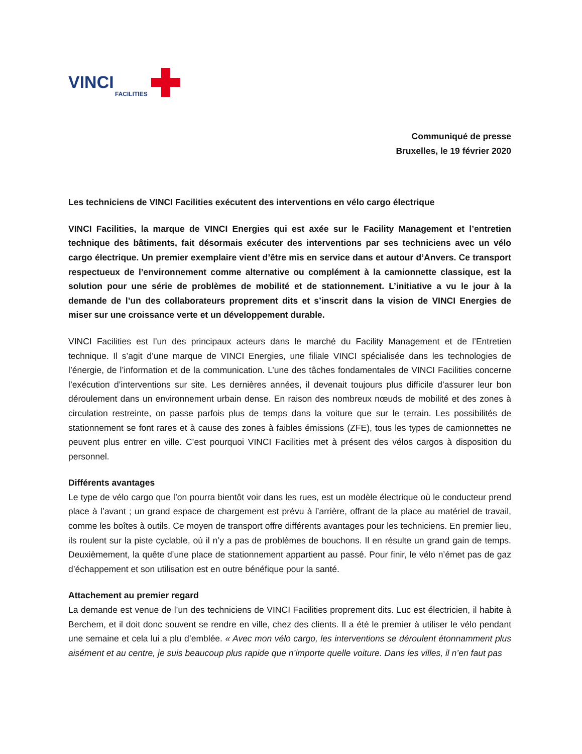VINCI
FACILITIES
Communiqué de presse
Bruxelles, le 19 février 2020
Les techniciens de VINCI Facilities exécutent des interventions en vélo cargo électrique
VINCI Facilities, la marque de VINCI Energies qui est axée sur le Facility Management et l’entretien technique des bâtiments, fait désormais exécuter des interventions par ses techniciens avec un vélo cargo électrique. Un premier exemplaire vient d’être mis en service dans et autour d’Anvers. Ce transport respectueux de l’environnement comme alternative ou complément à la camionnette classique, est la solution pour une série de problèmes de mobilité et de stationnement. L’initiative a vu le jour à la demande de l’un des collaborateurs proprement dits et s’inscrit dans la vision de VINCI Energies de miser sur une croissance verte et un développement durable.
VINCI Facilities est l’un des principaux acteurs dans le marché du Facility Management et de l’Entretien technique. Il s’agit d’une marque de VINCI Energies, une filiale VINCI spécialisée dans les technologies de l’énergie, de l’information et de la communication. L’une des tâches fondamentales de VINCI Facilities concerne l’exécution d’interventions sur site. Les dernières années, il devenait toujours plus difficile d’assurer leur bon déroulement dans un environnement urbain dense. En raison des nombreux nœuds de mobilité et des zones à circulation restreinte, on passe parfois plus de temps dans la voiture que sur le terrain. Les possibilités de stationnement se font rares et à cause des zones à faibles émissions (ZFE), tous les types de camionnettes ne peuvent plus entrer en ville. C’est pourquoi VINCI Facilities met à présent des vélos cargos à disposition du personnel.
Différents avantages
Le type de vélo cargo que l’on pourra bientôt voir dans les rues, est un modèle électrique où le conducteur prend place à l’avant ; un grand espace de chargement est prévu à l’arrière, offrant de la place au matériel de travail, comme les boîtes à outils. Ce moyen de transport offre différents avantages pour les techniciens. En premier lieu, ils roulent sur la piste cyclable, où il n’y a pas de problèmes de bouchons. Il en résulte un grand gain de temps. Deuxièmement, la quête d’une place de stationnement appartient au passé. Pour finir, le vélo n’émet pas de gaz d’échappement et son utilisation est en outre bénéfique pour la santé.
Attachement au premier regard
La demande est venue de l’un des techniciens de VINCI Facilities proprement dits. Luc est électricien, il habite à Berchem, et il doit donc souvent se rendre en ville, chez des clients. Il a été le premier à utiliser le vélo pendant une semaine et cela lui a plu d’emblée. « Avec mon vélo cargo, les interventions se déroulent étonnamment plus aisément et au centre, je suis beaucoup plus rapide que n’importe quelle voiture. Dans les villes, il n’en faut pas